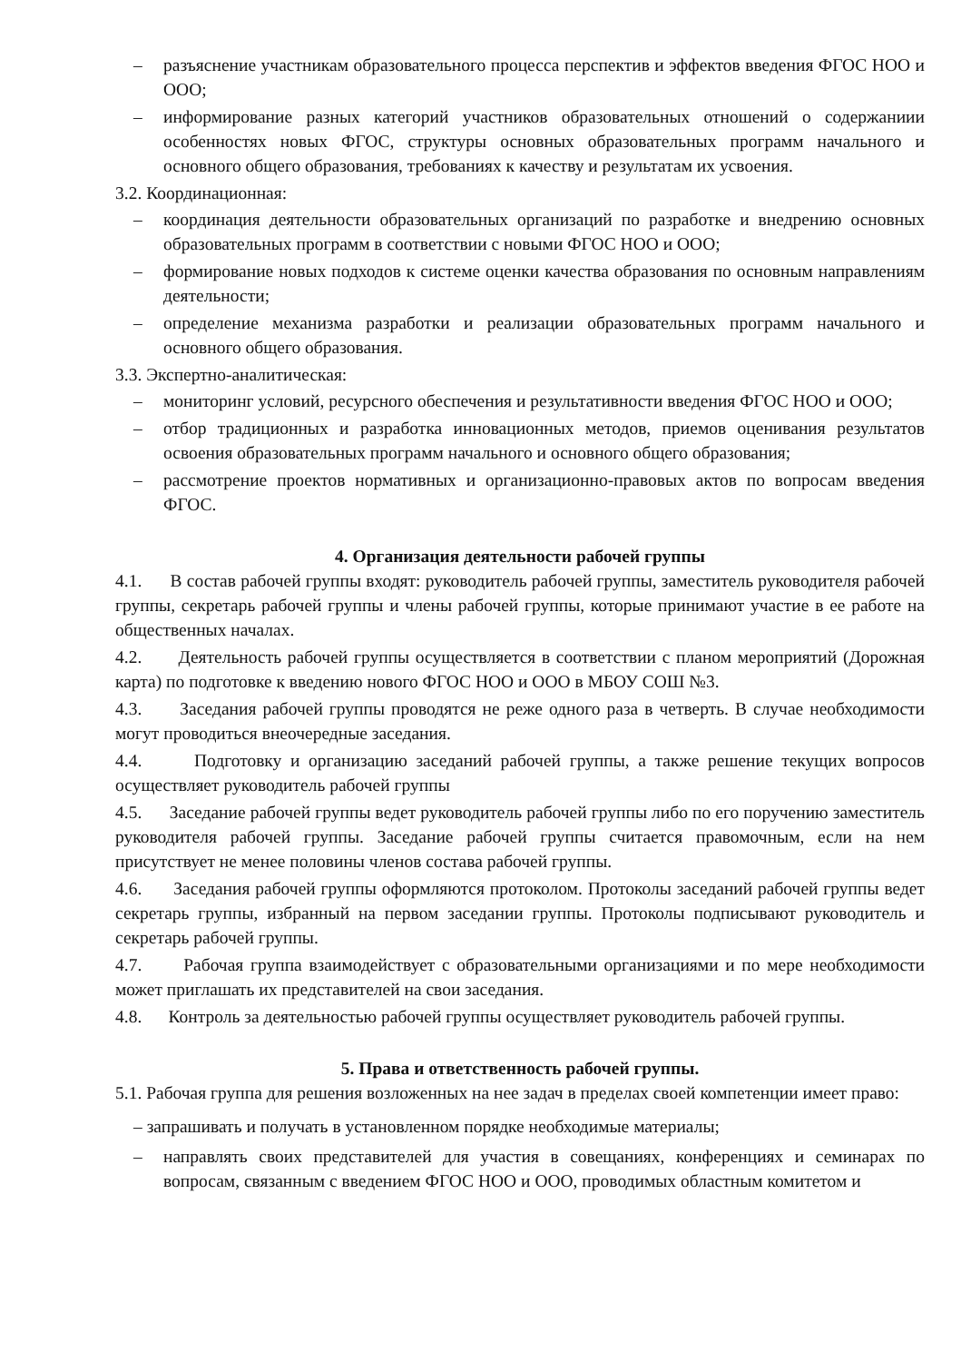– разъяснение участникам образовательного процесса перспектив и эффектов введения ФГОС НОО и ООО;
– информирование разных категорий участников образовательных отношений о содержаниии особенностях новых ФГОС, структуры основных образовательных программ начального и основного общего образования, требованиях к качеству и результатам их усвоения.
3.2. Координационная:
– координация деятельности образовательных организаций по разработке и внедрению основных образовательных программ в соответствии с новыми ФГОС НОО и ООО;
– формирование новых подходов к системе оценки качества образования по основным направлениям деятельности;
– определение механизма разработки и реализации образовательных программ начального и основного общего образования.
3.3. Экспертно-аналитическая:
– мониторинг условий, ресурсного обеспечения и результативности введения ФГОС НОО и ООО;
– отбор традиционных и разработка инновационных методов, приемов оценивания результатов освоения образовательных программ начального и основного общего образования;
– рассмотрение проектов нормативных и организационно-правовых актов по вопросам введения ФГОС.
4. Организация деятельности рабочей группы
4.1. В состав рабочей группы входят: руководитель рабочей группы, заместитель руководителя рабочей группы, секретарь рабочей группы и члены рабочей группы, которые принимают участие в ее работе на общественных началах.
4.2. Деятельность рабочей группы осуществляется в соответствии с планом мероприятий (Дорожная карта) по подготовке к введению нового ФГОС НОО и ООО в МБОУ СОШ №3.
4.3. Заседания рабочей группы проводятся не реже одного раза в четверть. В случае необходимости могут проводиться внеочередные заседания.
4.4. Подготовку и организацию заседаний рабочей группы, а также решение текущих вопросов осуществляет руководитель рабочей группы
4.5. Заседание рабочей группы ведет руководитель рабочей группы либо по его поручению заместитель руководителя рабочей группы. Заседание рабочей группы считается правомочным, если на нем присутствует не менее половины членов состава рабочей группы.
4.6. Заседания рабочей группы оформляются протоколом. Протоколы заседаний рабочей группы ведет секретарь группы, избранный на первом заседании группы. Протоколы подписывают руководитель и секретарь рабочей группы.
4.7. Рабочая группа взаимодействует с образовательными организациями и по мере необходимости может приглашать их представителей на свои заседания.
4.8. Контроль за деятельностью рабочей группы осуществляет руководитель рабочей группы.
5. Права и ответственность рабочей группы.
5.1. Рабочая группа для решения возложенных на нее задач в пределах своей компетенции имеет право:
– запрашивать и получать в установленном порядке необходимые материалы;
– направлять своих представителей для участия в совещаниях, конференциях и семинарах по вопросам, связанным с введением ФГОС НОО и ООО, проводимых областным комитетом и